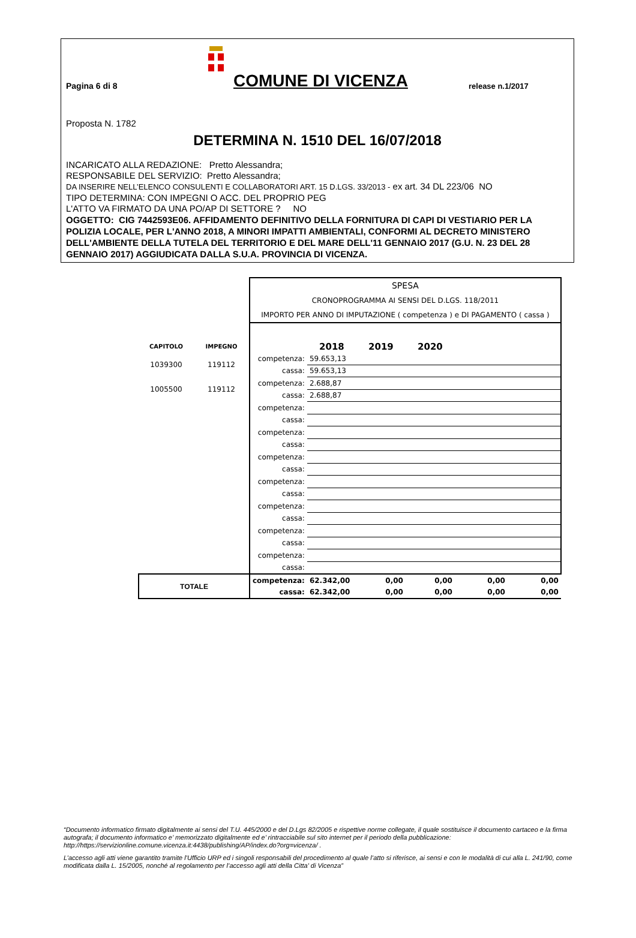Pagina 6 di 8
COMUNE DI VICENZA
release n.1/2017
Proposta N. 1782
DETERMINA N. 1510 DEL 16/07/2018
INCARICATO ALLA REDAZIONE: Pretto Alessandra;
RESPONSABILE DEL SERVIZIO: Pretto Alessandra;
DA INSERIRE NELL’ELENCO CONSULENTI E COLLABORATORI ART. 15 D.LGS. 33/2013 - ex art. 34 DL 223/06 NO
TIPO DETERMINA: CON IMPEGNI O ACC. DEL PROPRIO PEG
L'ATTO VA FIRMATO DA UNA PO/AP DI SETTORE ? NO
OGGETTO: CIG 7442593E06. AFFIDAMENTO DEFINITIVO DELLA FORNITURA DI CAPI DI VESTIARIO PER LA POLIZIA LOCALE, PER L'ANNO 2018, A MINORI IMPATTI AMBIENTALI, CONFORMI AL DECRETO MINISTERO DELL'AMBIENTE DELLA TUTELA DEL TERRITORIO E DEL MARE DELL'11 GENNAIO 2017 (G.U. N. 23 DEL 28 GENNAIO 2017) AGGIUDICATA DALLA S.U.A. PROVINCIA DI VICENZA.
| | | SPESA CRONOPROGRAMMA AI SENSI DEL D.LGS. 118/2011 IMPORTO PER ANNO DI IMPUTAZIONE ( competenza ) e DI PAGAMENTO ( cassa ) | | | | | |
| CAPITOLO | IMPEGNO | | 2018 | 2019 | 2020 | | |
| 1039300 | 119112 | competenza: | 59.653,13 | | | | |
| | | cassa: | 59.653,13 | | | | |
| 1005500 | 119112 | competenza: | 2.688,87 | | | | |
| | | cassa: | 2.688,87 | | | | |
| | | competenza: | | | | | |
| | | cassa: | | | | | |
| | | competenza: | | | | | |
| | | cassa: | | | | | |
| | | competenza: | | | | | |
| | | cassa: | | | | | |
| | | competenza: | | | | | |
| | | cassa: | | | | | |
| | | competenza: | | | | | |
| | | cassa: | | | | | |
| | | competenza: | | | | | |
| | | cassa: | | | | | |
| | | competenza: | | | | | |
| | | cassa: | | | | | |
| TOTALE | | competenza: | 62.342,00 | 0,00 | 0,00 | 0,00 | 0,00 |
| | | cassa: | 62.342,00 | 0,00 | 0,00 | 0,00 | 0,00 |
“Documento informatico firmato digitalmente ai sensi del T.U. 445/2000 e del D.Lgs 82/2005 e rispettive norme collegate, il quale sostituisce il documento cartaceo e la firma autografa; il documento informatico e’ memorizzato digitalmente ed e’ rintracciabile sul sito internet per il periodo della pubblicazione: http://https://servizionline.comune.vicenza.it:4438/publishing/AP/index.do?org=vicenza/ .
L’accesso agli atti viene garantito tramite l’Ufficio URP ed i singoli responsabili del procedimento al quale l’atto si riferisce, ai sensi e con le modalità di cui alla L. 241/90, come modificata dalla L. 15/2005, nonché al regolamento per l’accesso agli atti della Citta' di Vicenza”